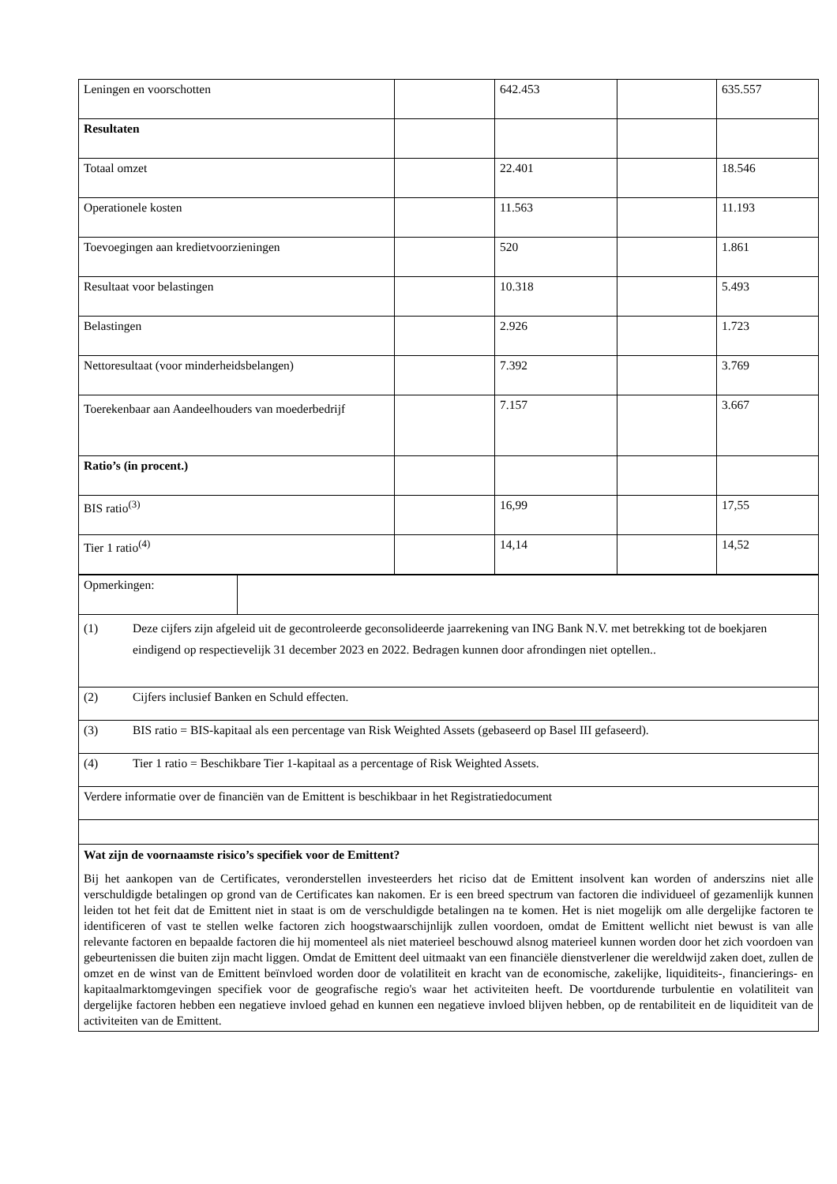| Leningen en voorschotten | | 642.453 | | 635.557 |
| Resultaten | | | | |
| Totaal omzet | | 22.401 | | 18.546 |
| Operationele kosten | | 11.563 | | 11.193 |
| Toevoegingen aan kredietvoorzieningen | | 520 | | 1.861 |
| Resultaat voor belastingen | | 10.318 | | 5.493 |
| Belastingen | | 2.926 | | 1.723 |
| Nettoresultaat (voor minderheidsbelangen) | | 7.392 | | 3.769 |
| Toerekenbaar aan Aandeelhouders van moederbedrijf | | 7.157 | | 3.667 |
| Ratio’s (in procent.) | | | | |
| BIS ratio<sup>(3)</sup> | | 16,99 | | 17,55 |
| Tier 1 ratio<sup>(4)</sup> | | 14,14 | | 14,52 |
| Opmerkingen: | |
| (1) Deze cijfers zijn afgeleid uit de gecontroleerde geconsolideerde jaarrekening van ING Bank N.V. met betrekking tot de boekjaren eindigend op respectievelijk 31 december 2023 en 2022. Bedragen kunnen door afrondingen niet optellen.. | |
| (2) Cijfers inclusief Banken en Schuld effecten. | |
| (3) BIS ratio = BIS-kapitaal als een percentage van Risk Weighted Assets (gebaseerd op Basel III gefaseerd). | |
| (4) Tier 1 ratio = Beschikbare Tier 1-kapitaal as a percentage of Risk Weighted Assets. | |
| Verdere informatie over de financiën van de Emittent is beschikbaar in het Registratiedocument | |
| Wat zijn de voornaamste risico’s specifiek voor de Emittent? Bij het aankopen van de Certificates, veronderstellen investeerders het riciso dat de Emittent insolvent kan worden of anderszins niet alle verschuldigde betalingen op grond van de Certificates kan nakomen. Er is een breed spectrum van factoren die individueel of gezamenlijk kunnen leiden tot het feit dat de Emittent niet in staat is om de verschuldigde betalingen na te komen. Het is niet mogelijk om alle dergelijke factoren te identificeren of vast te stellen welke factoren zich hoogstwaarschijnlijk zullen voordoen, omdat de Emittent wellicht niet bewust is van alle relevante factoren en bepaalde factoren die hij momenteel als niet materieel beschouwd alsnog materieel kunnen worden door het zich voordoen van gebeurtenissen die buiten zijn macht liggen. Omdat de Emittent deel uitmaakt van een financiële dienstverlener die wereldwijd zaken doet, zullen de omzet en de winst van de Emittent beïnvloed worden door de volatiliteit en kracht van de economische, zakelijke, liquiditeits-, financierings- en kapitaalmarktomgevingen specifiek voor de geografische regio's waar het activiteiten heeft. De voortdurende turbulentie en volatiliteit van dergelijke factoren hebben een negatieve invloed gehad en kunnen een negatieve invloed blijven hebben, op de rentabiliteit en de liquiditeit van de activiteiten van de Emittent. | |